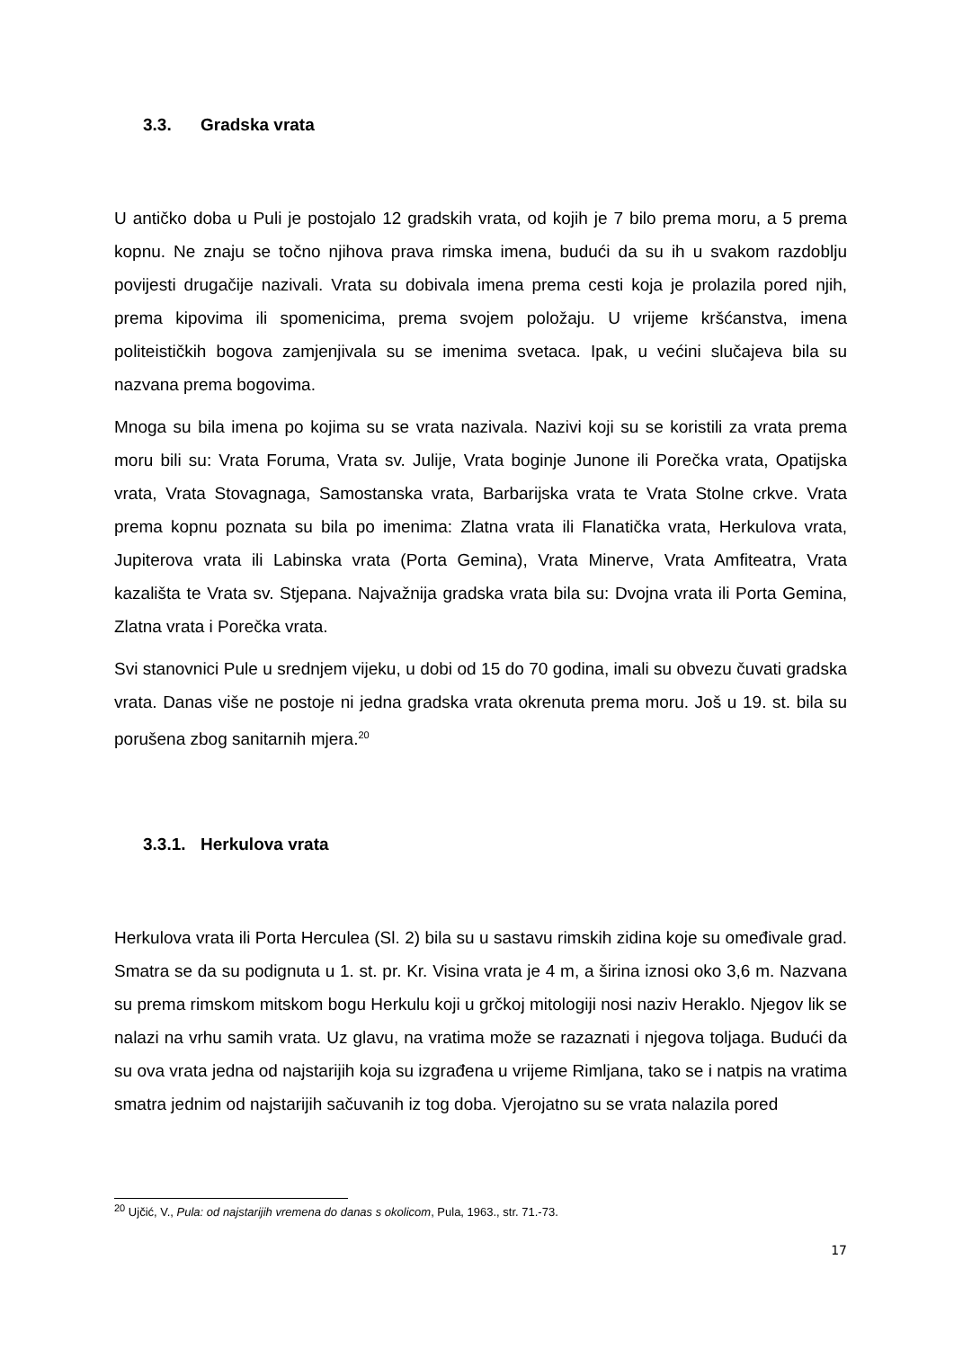3.3. Gradska vrata
U antičko doba u Puli je postojalo 12 gradskih vrata, od kojih je 7 bilo prema moru, a 5 prema kopnu. Ne znaju se točno njihova prava rimska imena, budući da su ih u svakom razdoblju povijesti drugačije nazivali. Vrata su dobivala imena prema cesti koja je prolazila pored njih, prema kipovima ili spomenicima, prema svojem položaju. U vrijeme kršćanstva, imena politeističkih bogova zamjenjivala su se imenima svetaca. Ipak, u većini slučajeva bila su nazvana prema bogovima.
Mnoga su bila imena po kojima su se vrata nazivala. Nazivi koji su se koristili za vrata prema moru bili su: Vrata Foruma, Vrata sv. Julije, Vrata boginje Junone ili Porečka vrata, Opatijska vrata, Vrata Stovagnaga, Samostanska vrata, Barbarijska vrata te Vrata Stolne crkve. Vrata prema kopnu poznata su bila po imenima: Zlatna vrata ili Flanatička vrata, Herkulova vrata, Jupiterova vrata ili Labinska vrata (Porta Gemina), Vrata Minerve, Vrata Amfiteatra, Vrata kazališta te Vrata sv. Stjepana. Najvažnija gradska vrata bila su: Dvojna vrata ili Porta Gemina, Zlatna vrata i Porečka vrata.
Svi stanovnici Pule u srednjem vijeku, u dobi od 15 do 70 godina, imali su obvezu čuvati gradska vrata. Danas više ne postoje ni jedna gradska vrata okrenuta prema moru. Još u 19. st. bila su porušena zbog sanitarnih mjera.<sup>20</sup>
3.3.1. Herkulova vrata
Herkulova vrata ili Porta Herculea (Sl. 2) bila su u sastavu rimskih zidina koje su omeđivale grad. Smatra se da su podignuta u 1. st. pr. Kr. Visina vrata je 4 m, a širina iznosi oko 3,6 m. Nazvana su prema rimskom mitskom bogu Herkulu koji u grčkoj mitologiji nosi naziv Heraklo. Njegov lik se nalazi na vrhu samih vrata. Uz glavu, na vratima može se razaznati i njegova toljaga. Budući da su ova vrata jedna od najstarijih koja su izgrađena u vrijeme Rimljana, tako se i natpis na vratima smatra jednim od najstarijih sačuvanih iz tog doba. Vjerojatno su se vrata nalazila pored
<sup>20</sup> Ujčić, V., Pula: od najstarijih vremena do danas s okolicom, Pula, 1963., str. 71.-73.
17